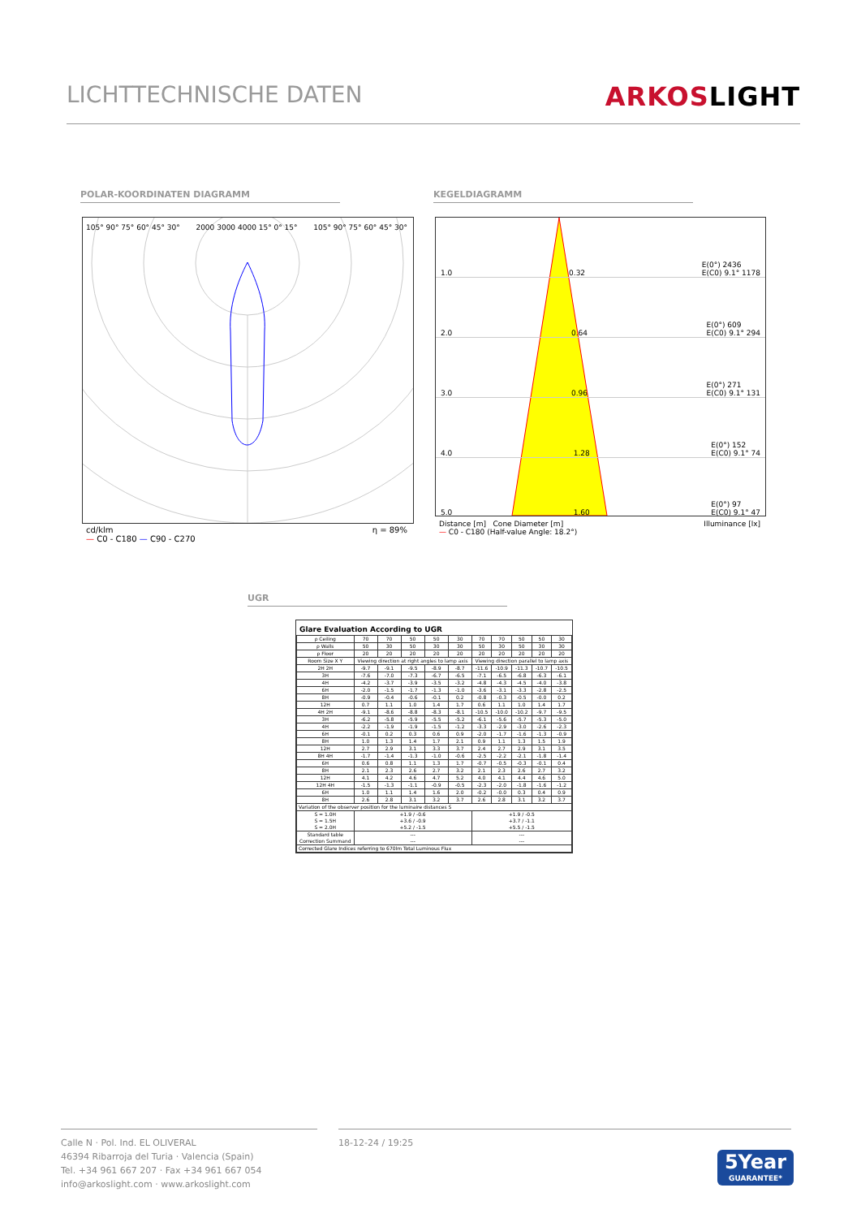LICHTTECHNISCHE DATEN ARKOSLIGHT
POLAR-KOORDINATEN DIAGRAMM KEGELDIAGRAMM
105° 90° 75° 60° 45° 30° 2000 3000 4000 15° 0° 15° 105° 90° 75° 60° 45° 30°
cd/klm
— C0 - C180 — C90 - C270 η = 89%
1.0 0.32 E(0°) 2436
E(C0) 9.1° 1178
2.0 0.64 E(0°) 609
E(C0) 9.1° 294
3.0 0.96 E(0°) 271
E(C0) 9.1° 131
4.0 1.28 E(0°) 152
E(C0) 9.1° 74
5.0 1.60 E(0°) 97
E(C0) 9.1° 47
Distance [m] Cone Diameter [m] Illuminance [lx]
— C0 - C180 (Half-value Angle: 18.2°)
UGR
Glare Evaluation According to UGR
| ρ Ceiling | 70 | 70 | 50 | 50 | 30 | 70 | 70 | 50 | 50 | 30 |
| ρ Walls | 50 | 30 | 50 | 30 | 30 | 50 | 30 | 50 | 30 | 30 |
| ρ Floor | 20 | 20 | 20 | 20 | 20 | 20 | 20 | 20 | 20 | 20 |
| Room Size X Y | Viewing direction at right angles to lamp axis | | | | | Viewing direction parallel to lamp axis | | | | |
| 2H 2H | -9.7 | -9.1 | -9.5 | -8.9 | -8.7 | -11.6 | -10.9 | -11.3 | -10.7 | -10.5 |
| 3H | -7.6 | -7.0 | -7.3 | -6.7 | -6.5 | -7.1 | -6.5 | -6.8 | -6.3 | -6.1 |
| 4H | -4.2 | -3.7 | -3.9 | -3.5 | -3.2 | -4.8 | -4.3 | -4.5 | -4.0 | -3.8 |
| 6H | -2.0 | -1.5 | -1.7 | -1.3 | -1.0 | -3.6 | -3.1 | -3.3 | -2.8 | -2.5 |
| 8H | -0.9 | -0.4 | -0.6 | -0.1 | 0.2 | -0.8 | -0.3 | -0.5 | -0.0 | 0.2 |
| 12H | 0.7 | 1.1 | 1.0 | 1.4 | 1.7 | 0.6 | 1.1 | 1.0 | 1.4 | 1.7 |
| 4H 2H | -9.1 | -8.6 | -8.8 | -8.3 | -8.1 | -10.5 | -10.0 | -10.2 | -9.7 | -9.5 |
| 3H | -6.2 | -5.8 | -5.9 | -5.5 | -5.2 | -6.1 | -5.6 | -5.7 | -5.3 | -5.0 |
| 4H | -2.2 | -1.9 | -1.9 | -1.5 | -1.2 | -3.3 | -2.9 | -3.0 | -2.6 | -2.3 |
| 6H | -0.1 | 0.2 | 0.3 | 0.6 | 0.9 | -2.0 | -1.7 | -1.6 | -1.3 | -0.9 |
| 8H | 1.0 | 1.3 | 1.4 | 1.7 | 2.1 | 0.9 | 1.1 | 1.3 | 1.5 | 1.9 |
| 12H | 2.7 | 2.9 | 3.1 | 3.3 | 3.7 | 2.4 | 2.7 | 2.9 | 3.1 | 3.5 |
| 8H 4H | -1.7 | -1.4 | -1.3 | -1.0 | -0.6 | -2.5 | -2.2 | -2.1 | -1.8 | -1.4 |
| 6H | 0.6 | 0.8 | 1.1 | 1.3 | 1.7 | -0.7 | -0.5 | -0.3 | -0.1 | 0.4 |
| 8H | 2.1 | 2.3 | 2.6 | 2.7 | 3.2 | 2.1 | 2.3 | 2.6 | 2.7 | 3.2 |
| 12H | 4.1 | 4.2 | 4.6 | 4.7 | 5.2 | 4.0 | 4.1 | 4.4 | 4.6 | 5.0 |
| 12H 4H | -1.5 | -1.3 | -1.1 | -0.9 | -0.5 | -2.3 | -2.0 | -1.8 | -1.6 | -1.2 |
| 6H | 1.0 | 1.1 | 1.4 | 1.6 | 2.0 | -0.2 | -0.0 | 0.3 | 0.4 | 0.9 |
| 8H | 2.6 | 2.8 | 3.1 | 3.2 | 3.7 | 2.6 | 2.8 | 3.1 | 3.2 | 3.7 |
| Variation of the observer position for the luminaire distances S | | | | | | | | | | |
| S = 1.0H S = 1.5H S = 2.0H | +1.9 / -0.6 +3.6 / -0.9 +5.2 / -1.5 | | | | | +1.9 / -0.5 +3.7 / -1.1 +5.5 / -1.5 | | | | |
| Standard table Correction Summand | --- --- | | | | | --- --- | | | | |
| Corrected Glare Indices referring to 670lm Total Luminous Flux | | | | | | | | | | |
Calle N · Pol. Ind. EL OLIVERAL
46394 Ribarroja del Turia · Valencia (Spain)
Tel. +34 961 667 207 · Fax +34 961 667 054
info@arkoslight.com · www.arkoslight.com
18-12-24 / 19:25
5Year
GUARANTEE*